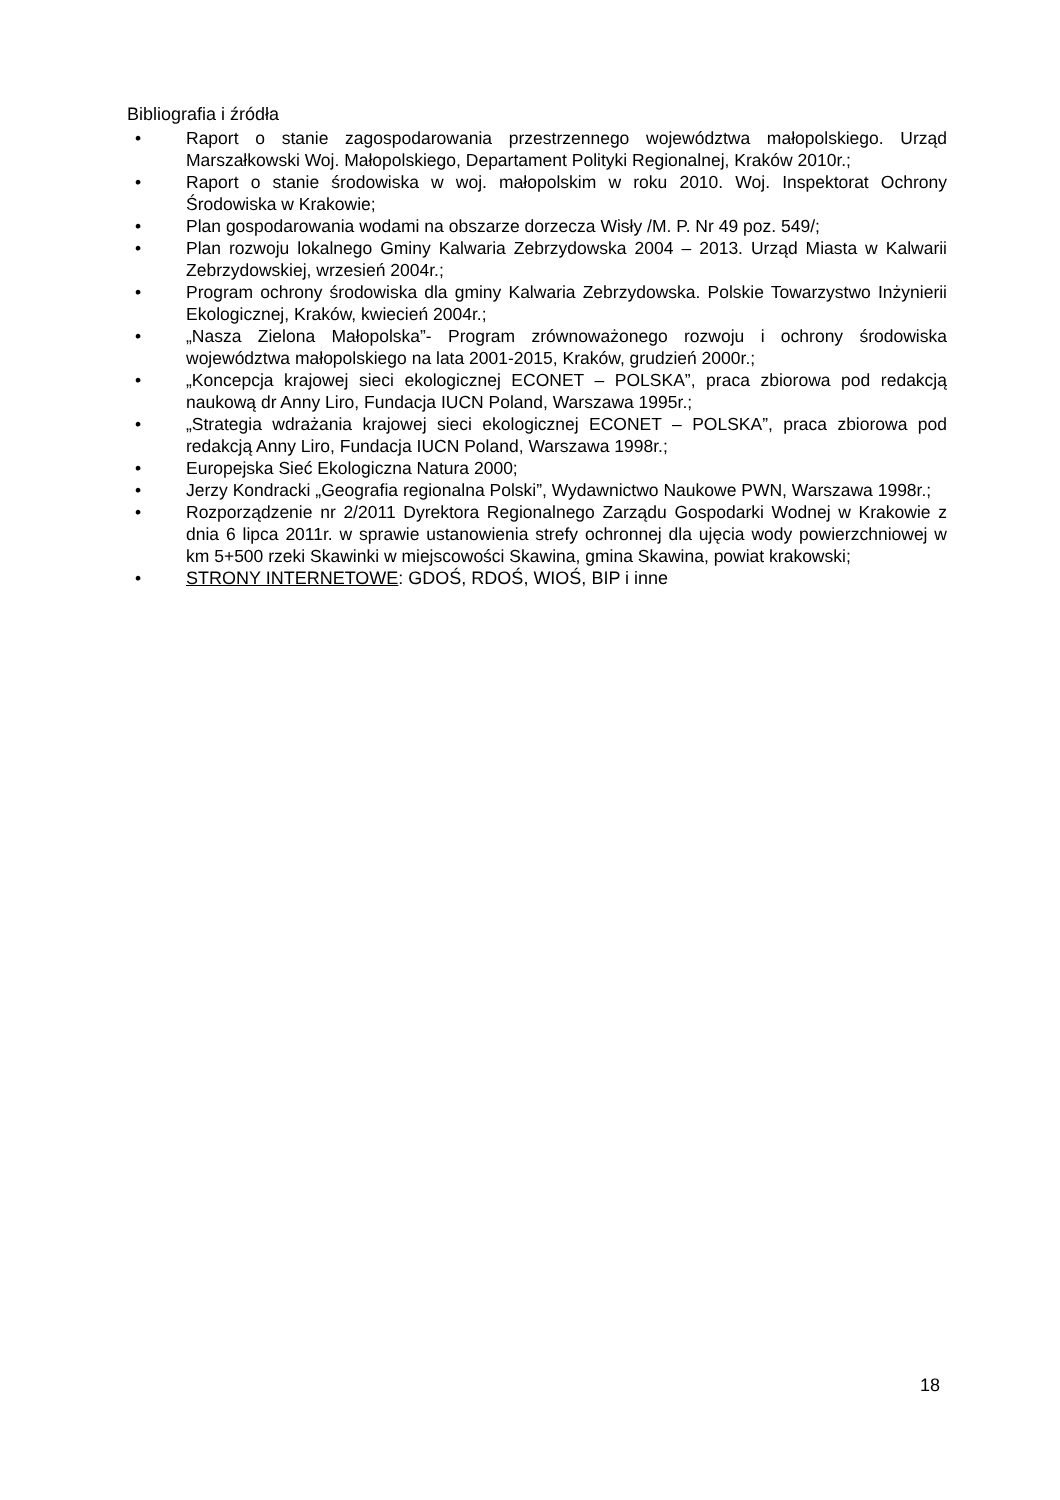Bibliografia i źródła
• Raport o stanie zagospodarowania przestrzennego województwa małopolskiego. Urząd Marszałkowski Woj. Małopolskiego, Departament Polityki Regionalnej, Kraków 2010r.;
• Raport o stanie środowiska w woj. małopolskim w roku 2010. Woj. Inspektorat Ochrony Środowiska w Krakowie;
• Plan gospodarowania wodami na obszarze dorzecza Wisły /M. P. Nr 49 poz. 549/;
• Plan rozwoju lokalnego Gminy Kalwaria Zebrzydowska 2004 – 2013. Urząd Miasta w Kalwarii Zebrzydowskiej, wrzesień 2004r.;
• Program ochrony środowiska dla gminy Kalwaria Zebrzydowska. Polskie Towarzystwo Inżynierii Ekologicznej, Kraków, kwiecień 2004r.;
• „Nasza Zielona Małopolska”- Program zrównoważonego rozwoju i ochrony środowiska województwa małopolskiego na lata 2001-2015, Kraków, grudzień 2000r.;
• „Koncepcja krajowej sieci ekologicznej ECONET – POLSKA”, praca zbiorowa pod redakcją naukową dr Anny Liro, Fundacja IUCN Poland, Warszawa 1995r.;
• „Strategia wdrażania krajowej sieci ekologicznej ECONET – POLSKA”, praca zbiorowa pod redakcją Anny Liro, Fundacja IUCN Poland, Warszawa 1998r.;
• Europejska Sieć Ekologiczna Natura 2000;
• Jerzy Kondracki „Geografia regionalna Polski”, Wydawnictwo Naukowe PWN, Warszawa 1998r.;
• Rozporządzenie nr 2/2011 Dyrektora Regionalnego Zarządu Gospodarki Wodnej w Krakowie z dnia 6 lipca 2011r. w sprawie ustanowienia strefy ochronnej dla ujęcia wody powierzchniowej w km 5+500 rzeki Skawinki w miejscowości Skawina, gmina Skawina, powiat krakowski;
• STRONY INTERNETOWE: GDOŚ, RDOŚ, WIOŚ, BIP i inne
18